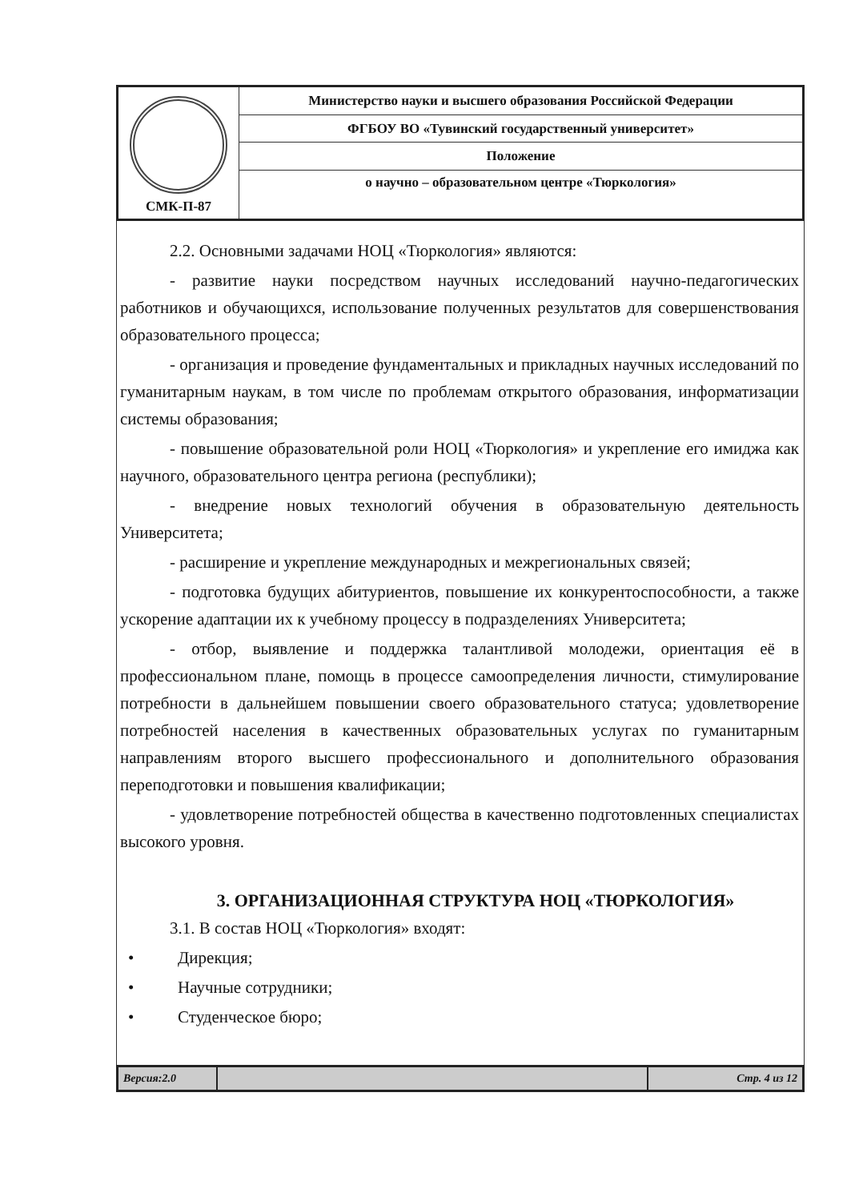| СМК-П-87 | Министерство науки и высшего образования Российской Федерации |
| | ФГБОУ ВО «Тувинский государственный университет» |
| | Положение |
| | о научно – образовательном центре «Тюркология» |
2.2. Основными задачами НОЦ «Тюркология» являются:
- развитие науки посредством научных исследований научно-педагогических работников и обучающихся, использование полученных результатов для совершенствования образовательного процесса;
- организация и проведение фундаментальных и прикладных научных исследований по гуманитарным наукам, в том числе по проблемам открытого образования, информатизации системы образования;
- повышение образовательной роли НОЦ «Тюркология» и укрепление его имиджа как научного, образовательного центра региона (республики);
- внедрение новых технологий обучения в образовательную деятельность Университета;
- расширение и укрепление международных и межрегиональных связей;
- подготовка будущих абитуриентов, повышение их конкурентоспособности, а также ускорение адаптации их к учебному процессу в подразделениях Университета;
- отбор, выявление и поддержка талантливой молодежи, ориентация её в профессиональном плане, помощь в процессе самоопределения личности, стимулирование потребности в дальнейшем повышении своего образовательного статуса; удовлетворение потребностей населения в качественных образовательных услугах по гуманитарным направлениям второго высшего профессионального и дополнительного образования переподготовки и повышения квалификации;
- удовлетворение потребностей общества в качественно подготовленных специалистах высокого уровня.
3. ОРГАНИЗАЦИОННАЯ СТРУКТУРА НОЦ «ТЮРКОЛОГИЯ»
3.1. В состав НОЦ «Тюркология» входят:
• Дирекция;
• Научные сотрудники;
• Студенческое бюро;
| Версия:2.0 | | Стр. 4 из 12 |